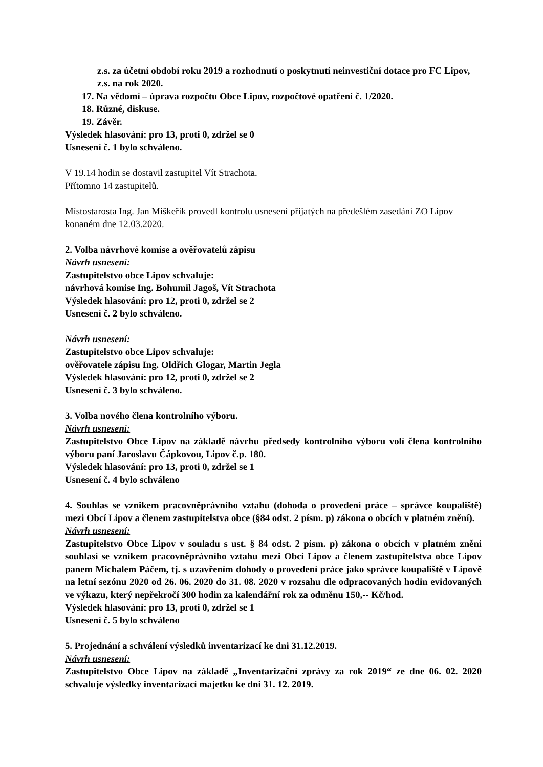z.s. za účetní období roku 2019 a rozhodnutí o poskytnutí neinvestiční dotace pro FC Lipov, z.s. na rok 2020.
17. Na vědomí – úprava rozpočtu Obce Lipov, rozpočtové opatření č. 1/2020.
18. Různé, diskuse.
19. Závěr.
Výsledek hlasování: pro 13, proti 0, zdržel se 0
Usnesení č. 1 bylo schváleno.
V 19.14 hodin se dostavil zastupitel Vít Strachota.
Přítomno 14 zastupitelů.
Místostarosta Ing. Jan Miškeřík provedl kontrolu usnesení přijatých na předešlém zasedání ZO Lipov konaném dne 12.03.2020.
2. Volba návrhové komise a ověřovatelů zápisu
Návrh usnesení:
Zastupitelstvo obce Lipov schvaluje:
návrhová komise Ing. Bohumil Jagoš, Vít Strachota
Výsledek hlasování: pro 12, proti 0, zdržel se 2
Usnesení č. 2 bylo schváleno.
Návrh usnesení:
Zastupitelstvo obce Lipov schvaluje:
ověřovatele zápisu Ing. Oldřich Glogar, Martin Jegla
Výsledek hlasování: pro 12, proti 0, zdržel se 2
Usnesení č. 3 bylo schváleno.
3. Volba nového člena kontrolního výboru.
Návrh usnesení:
Zastupitelstvo Obce Lipov na základě návrhu předsedy kontrolního výboru volí člena kontrolního výboru paní Jaroslavu Čápkovou, Lipov č.p. 180.
Výsledek hlasování: pro 13, proti 0, zdržel se 1
Usnesení č. 4 bylo schváleno
4. Souhlas se vznikem pracovněprávního vztahu (dohoda o provedení práce – správce koupaliště) mezi Obcí Lipov a členem zastupitelstva obce (§84 odst. 2 písm. p) zákona o obcích v platném znění).
Návrh usnesení:
Zastupitelstvo Obce Lipov v souladu s ust. § 84 odst. 2 písm. p) zákona o obcích v platném znění souhlasí se vznikem pracovněprávního vztahu mezi Obcí Lipov a členem zastupitelstva obce Lipov panem Michalem Páčem, tj. s uzavřením dohody o provedení práce jako správce koupaliště v Lipově na letní sezónu 2020 od 26. 06. 2020 do 31. 08. 2020 v rozsahu dle odpracovaných hodin evidovaných ve výkazu, který nepřekročí 300 hodin za kalendářní rok za odměnu 150,-- Kč/hod.
Výsledek hlasování: pro 13, proti 0, zdržel se 1
Usnesení č. 5 bylo schváleno
5. Projednání a schválení výsledků inventarizací ke dni 31.12.2019.
Návrh usnesení:
Zastupitelstvo Obce Lipov na základě „Inventarizační zprávy za rok 2019“ ze dne 06. 02. 2020 schvaluje výsledky inventarizací majetku ke dni 31. 12. 2019.